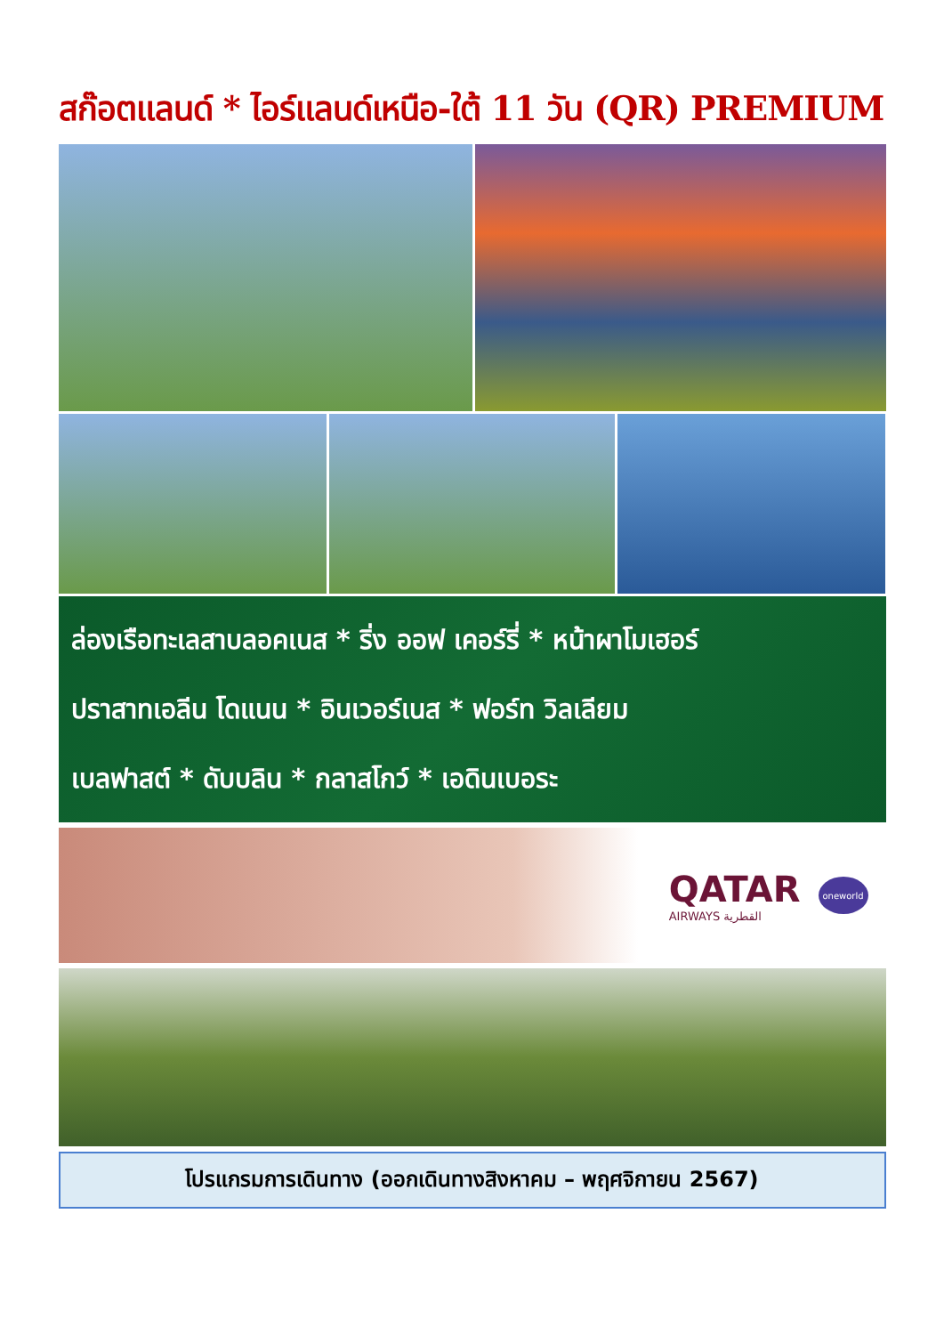สก๊อตแลนด์ * ไอร์แลนด์เหนือ-ใต้ 11 วัน (QR) PREMIUM
ล่องเรือทะเลสาบลอคเนส * ริ่ง ออฟ เคอร์รี่ * หน้าผาโมเฮอร์
ปราสาทเอลีน โดแนน * อินเวอร์เนส * ฟอร์ท วิลเลียม
เบลฟาสต์ * ดับบลิน * กลาสโกว์ * เอดินเบอระ
QATAR
AIRWAYS القطرية
oneworld
โปรแกรมการเดินทาง (ออกเดินทางสิงหาคม – พฤศจิกายน 2567)